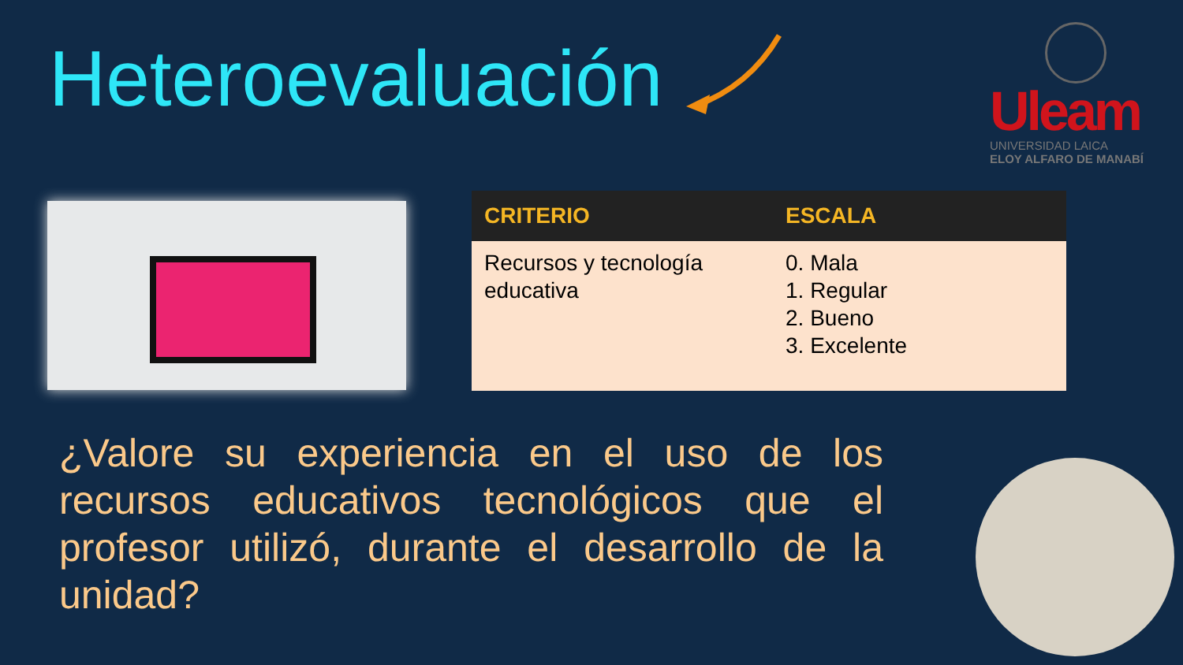Heteroevaluación
Uleam
UNIVERSIDAD LAICA
ELOY ALFARO DE MANABÍ
| CRITERIO | ESCALA |
| --- | --- |
| Recursos y tecnología educativa | 0. Mala 1. Regular 2. Bueno 3. Excelente |
¿Valore su experiencia en el uso de los recursos educativos tecnológicos que el profesor utilizó, durante el desarrollo de la unidad?